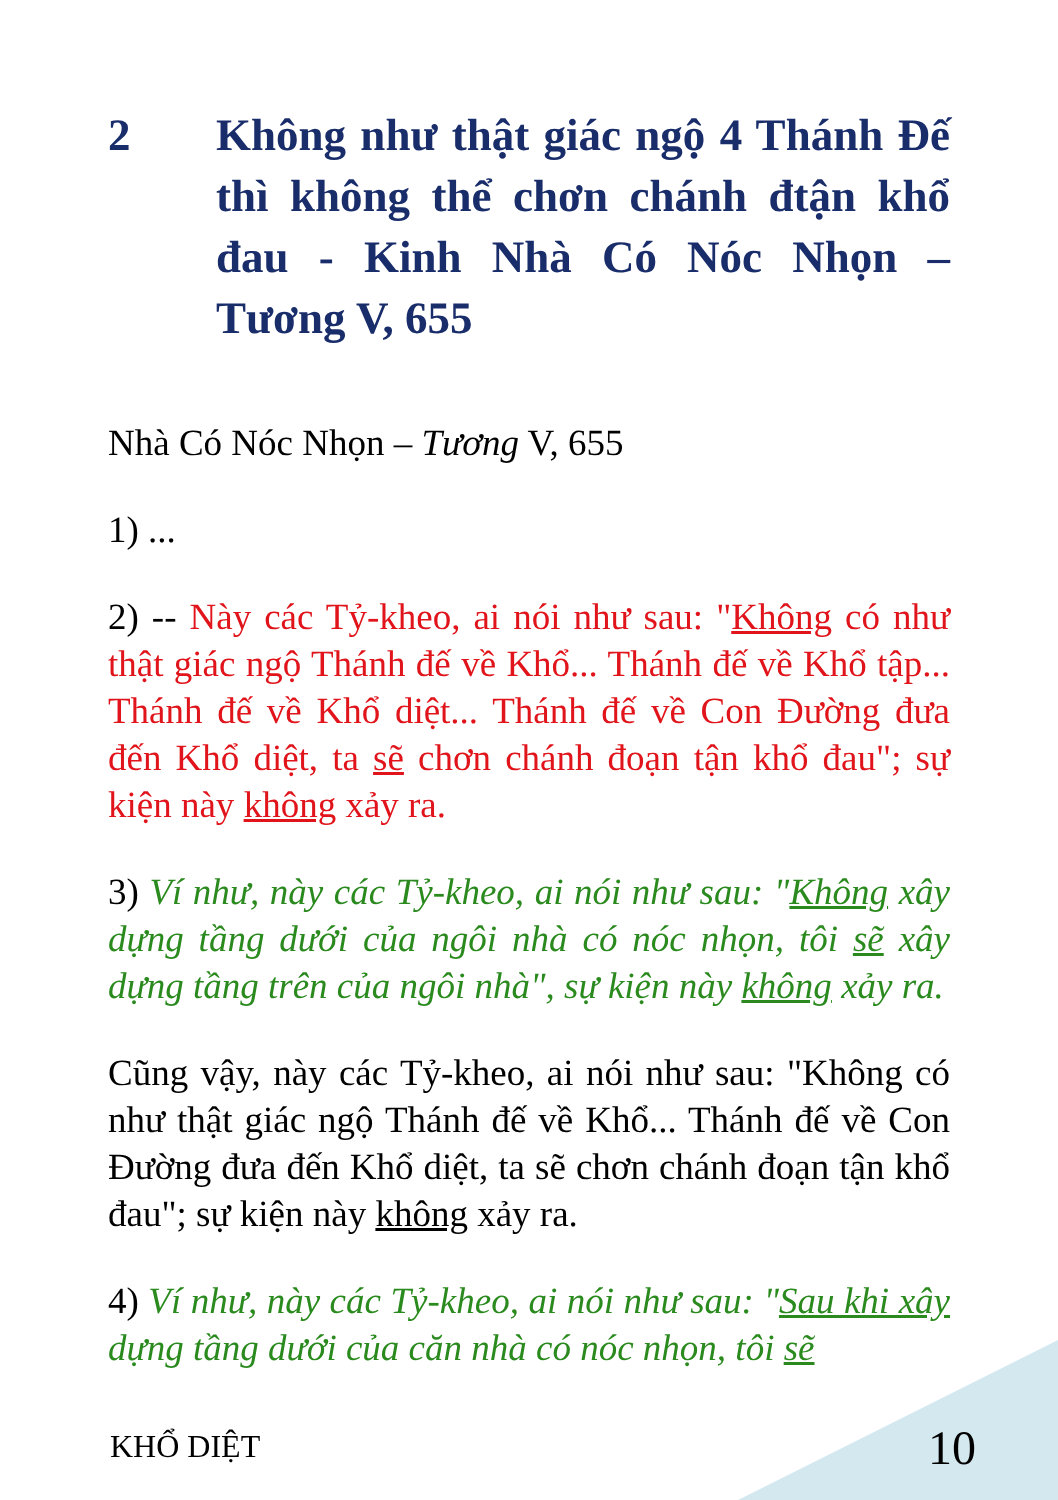2 Không như thật giác ngộ 4 Thánh Đế thì không thể chơn chánh đtận khổ đau - Kinh Nhà Có Nóc Nhọn – Tương V, 655
Nhà Có Nóc Nhọn – Tương V, 655
1) ...
2) -- Này các Tỷ-kheo, ai nói như sau: "Không có như thật giác ngộ Thánh đế về Khổ... Thánh đế về Khổ tập... Thánh đế về Khổ diệt... Thánh đế về Con Đường đưa đến Khổ diệt, ta sẽ chơn chánh đoạn tận khổ đau"; sự kiện này không xảy ra.
3) Ví như, này các Tỷ-kheo, ai nói như sau: "Không xây dựng tầng dưới của ngôi nhà có nóc nhọn, tôi sẽ xây dựng tầng trên của ngôi nhà", sự kiện này không xảy ra.
Cũng vậy, này các Tỷ-kheo, ai nói như sau: "Không có như thật giác ngộ Thánh đế về Khổ... Thánh đế về Con Đường đưa đến Khổ diệt, ta sẽ chơn chánh đoạn tận khổ đau"; sự kiện này không xảy ra.
4) Ví như, này các Tỷ-kheo, ai nói như sau: "Sau khi xây dựng tầng dưới của căn nhà có nóc nhọn, tôi sẽ
KHỔ DIỆT 10